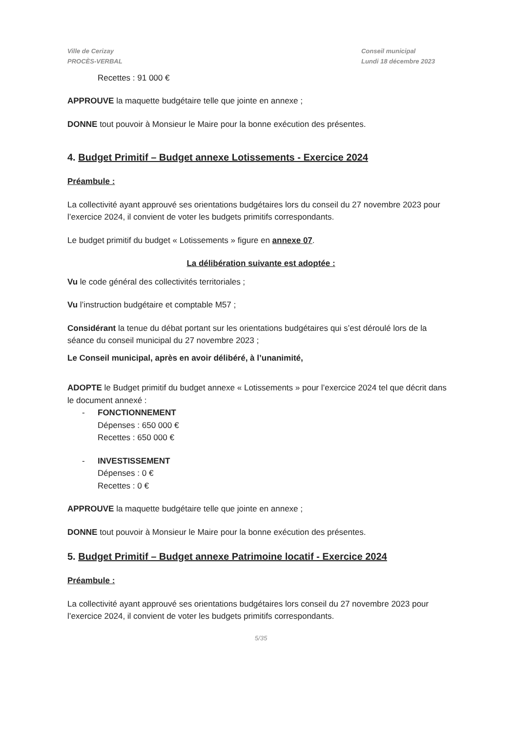Ville de Cerizay
PROCÈS-VERBAL
Conseil municipal
Lundi 18 décembre 2023
Recettes : 91 000 €
APPROUVE la maquette budgétaire telle que jointe en annexe ;
DONNE tout pouvoir à Monsieur le Maire pour la bonne exécution des présentes.
4. Budget Primitif – Budget annexe Lotissements - Exercice 2024
Préambule :
La collectivité ayant approuvé ses orientations budgétaires lors du conseil du 27 novembre 2023 pour l’exercice 2024, il convient de voter les budgets primitifs correspondants.
Le budget primitif du budget « Lotissements » figure en annexe 07.
La délibération suivante est adoptée :
Vu le code général des collectivités territoriales ;
Vu l’instruction budgétaire et comptable M57 ;
Considérant la tenue du débat portant sur les orientations budgétaires qui s’est déroulé lors de la séance du conseil municipal du 27 novembre 2023 ;
Le Conseil municipal, après en avoir délibéré, à l’unanimité,
ADOPTE le Budget primitif du budget annexe « Lotissements » pour l’exercice 2024 tel que décrit dans le document annexé :
- FONCTIONNEMENT
Dépenses : 650 000 €
Recettes : 650 000 €
- INVESTISSEMENT
Dépenses : 0 €
Recettes : 0 €
APPROUVE la maquette budgétaire telle que jointe en annexe ;
DONNE tout pouvoir à Monsieur le Maire pour la bonne exécution des présentes.
5. Budget Primitif – Budget annexe Patrimoine locatif - Exercice 2024
Préambule :
La collectivité ayant approuvé ses orientations budgétaires lors conseil du 27 novembre 2023 pour l’exercice 2024, il convient de voter les budgets primitifs correspondants.
5/35